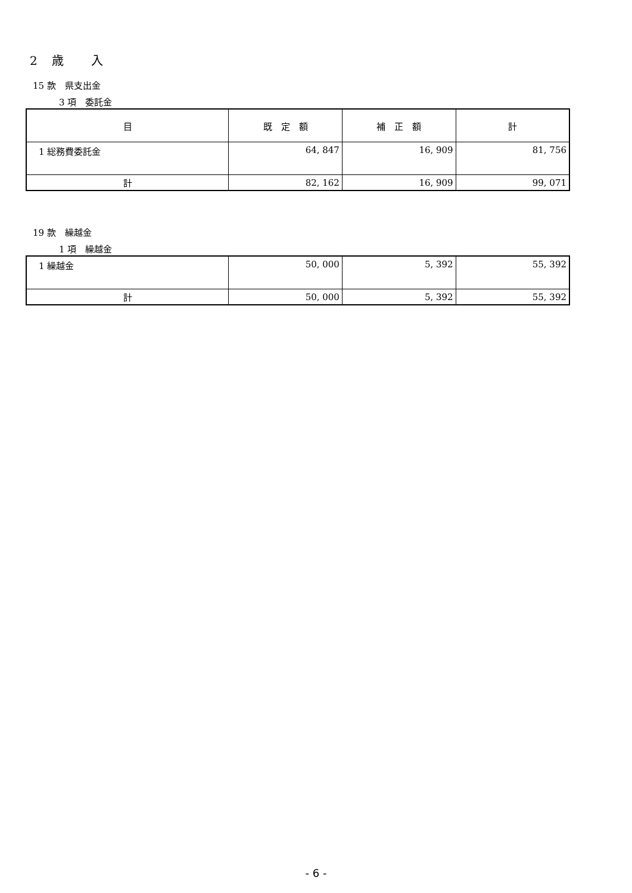2　歳　　入
15 款　県支出金
3 項　委託金
| 目 | 既 定 額 | 補 正 額 | 計 |
| --- | --- | --- | --- |
| 1 総務費委託金 | 64, 847 | 16, 909 | 81, 756 |
| 計 | 82, 162 | 16, 909 | 99, 071 |
19 款　繰越金
1 項　繰越金
| 1 繰越金 | 50, 000 | 5, 392 | 55, 392 |
| 計 | 50, 000 | 5, 392 | 55, 392 |
- 6 -